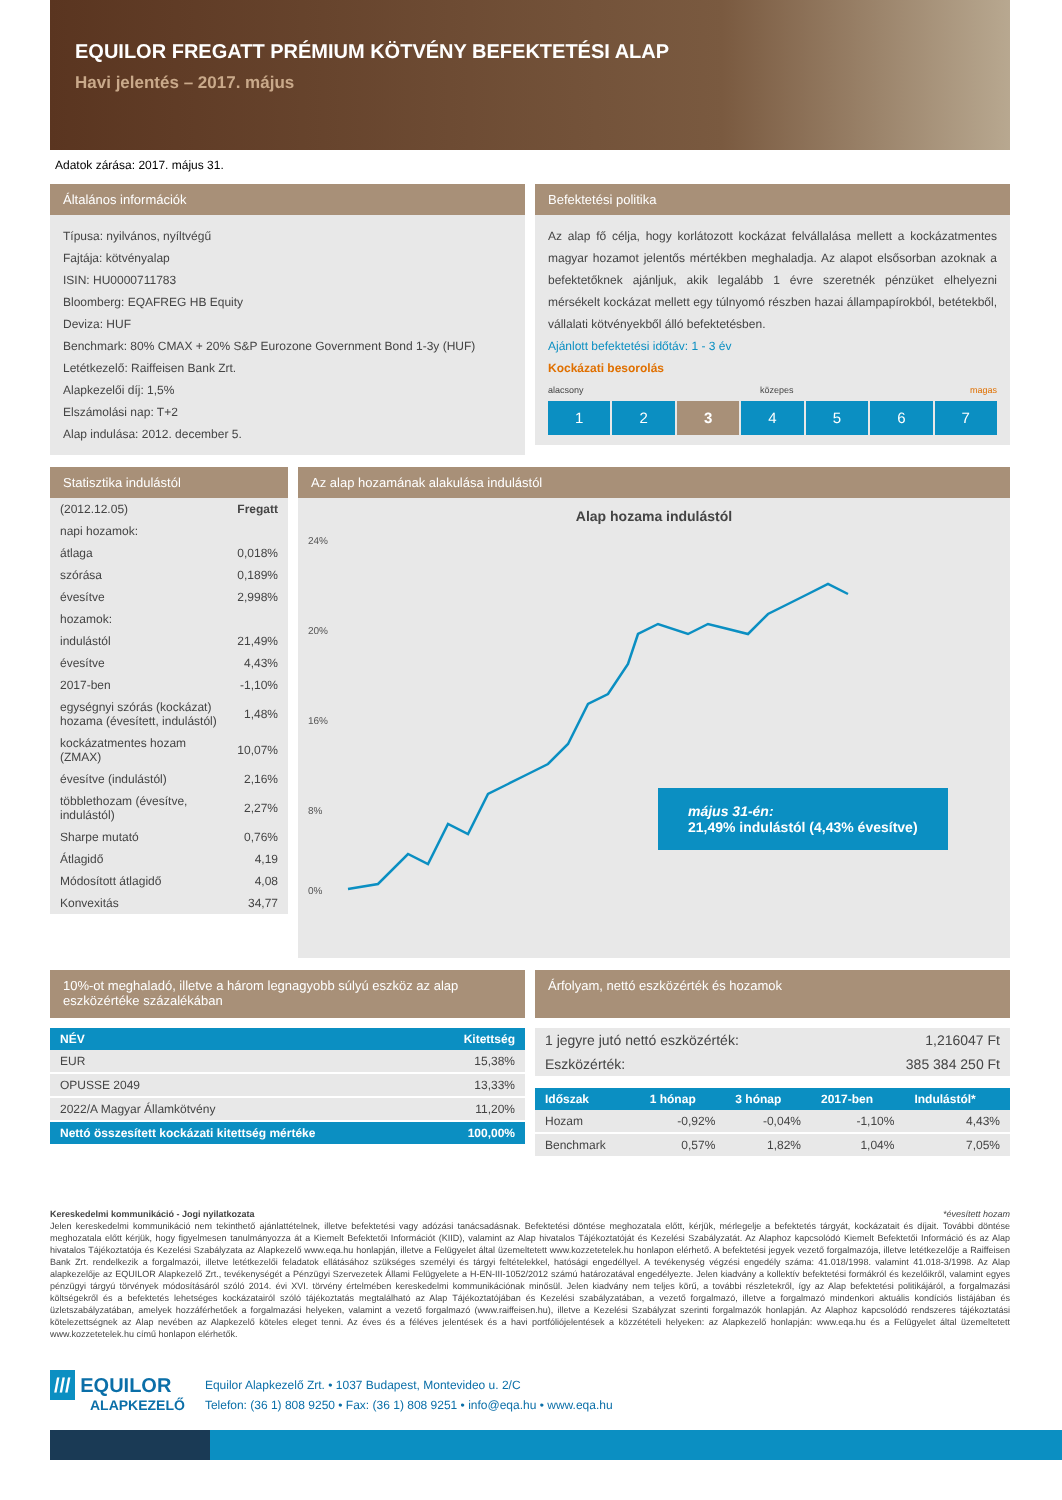EQUILOR FREGATT PRÉMIUM KÖTVÉNY BEFEKTETÉSI ALAP
Havi jelentés – 2017. május
Adatok zárása: 2017. május 31.
Általános információk
Típusa: nyilvános, nyíltvégű
Fajtája: kötvényalap
ISIN: HU0000711783
Bloomberg: EQAFREG HB Equity
Deviza: HUF
Benchmark: 80% CMAX + 20% S&P Eurozone Government Bond 1-3y (HUF)
Letétkezelő: Raiffeisen Bank Zrt.
Alapkezelői díj: 1,5%
Elszámolási nap: T+2
Alap indulása: 2012. december 5.
Befektetési politika
Az alap fő célja, hogy korlátozott kockázat felvállalása mellett a kockázatmentes magyar hozamot jelentős mértékben meghaladja. Az alapot elsősorban azoknak a befektetőknek ajánljuk, akik legalább 1 évre szeretnék pénzüket elhelyezni mérsékelt kockázat mellett egy túlnyomó részben hazai állampapírokból, betétekből, vállalati kötvényekből álló befektetésben.
Ajánlott befektetési időtáv: 1 - 3 év
Kockázati besorolás
alacsony közepes magas
1 2 3 4 5 6 7
Statisztika indulástól
| (2012.12.05) | Fregatt |
| napi hozamok: | |
| átlaga | 0,018% |
| szórása | 0,189% |
| évesítve | 2,998% |
| hozamok: | |
| indulástól | 21,49% |
| évesítve | 4,43% |
| 2017-ben | -1,10% |
| egységnyi szórás (kockázat) hozama (évesített, indulástól) | 1,48% |
| kockázatmentes hozam (ZMAX) | 10,07% |
| évesítve (indulástól) | 2,16% |
| többlethozam (évesítve, indulástól) | 2,27% |
| Sharpe mutató | 0,76% |
| Átlagidő | 4,19 |
| Módosított átlagidő | 4,08 |
| Konvexitás | 34,77 |
Az alap hozamának alakulása indulástól
Alap hozama indulástól
24%
20%
16%
8%
0%
május 31-én:
21,49% indulástól (4,43% évesítve)
10%-ot meghaladó, illetve a három legnagyobb súlyú eszköz az alap eszközértéke százalékában
| NÉV | Kitettség |
| --- | --- |
| EUR | 15,38% |
| OPUSSE 2049 | 13,33% |
| 2022/A Magyar Államkötvény | 11,20% |
| Nettó összesített kockázati kitettség mértéke | 100,00% |
Árfolyam, nettó eszközérték és hozamok
| 1 jegyre jutó nettó eszközérték: | 1,216047 Ft |
| Eszközérték: | 385 384 250 Ft |
| Időszak | 1 hónap | 3 hónap | 2017-ben | Indulástól* |
| --- | --- | --- | --- | --- |
| Hozam | -0,92% | -0,04% | -1,10% | 4,43% |
| Benchmark | 0,57% | 1,82% | 1,04% | 7,05% |
Kereskedelmi kommunikáció - Jogi nyilatkozata *évesített hozam
Jelen kereskedelmi kommunikáció nem tekinthető ajánlattételnek, illetve befektetési vagy adózási tanácsadásnak. Befektetési döntése meghozatala előtt, kérjük, mérlegelje a befektetés tárgyát, kockázatait és díjait. További döntése meghozatala előtt kérjük, hogy figyelmesen tanulmányozza át a Kiemelt Befektetői Információt (KIID), valamint az Alap hivatalos Tájékoztatóját és Kezelési Szabályzatát. Az Alaphoz kapcsolódó Kiemelt Befektetői Információ és az Alap hivatalos Tájékoztatója és Kezelési Szabályzata az Alapkezelő www.eqa.hu honlapján, illetve a Felügyelet által üzemeltetett www.kozzetetelek.hu honlapon elérhető. A befektetési jegyek vezető forgalmazója, illetve letétkezelője a Raiffeisen Bank Zrt. rendelkezik a forgalmazói, illetve letétkezelői feladatok ellátásához szükséges személyi és tárgyi feltételekkel, hatósági engedéllyel. A tevékenység végzési engedély száma: 41.018/1998. valamint 41.018-3/1998. Az Alap alapkezelője az EQUILOR Alapkezelő Zrt., tevékenységét a Pénzügyi Szervezetek Állami Felügyelete a H-EN-III-1052/2012 számú határozatával engedélyezte. Jelen kiadvány a kollektív befektetési formákról és kezelőikről, valamint egyes pénzügyi tárgyú törvények módosításáról szóló 2014. évi XVI. törvény értelmében kereskedelmi kommunikációnak minősül. Jelen kiadvány nem teljes körű, a további részletekről, így az Alap befektetési politikájáról, a forgalmazási költségekről és a befektetés lehetséges kockázatairól szóló tájékoztatás megtalálható az Alap Tájékoztatójában és Kezelési szabályzatában, a vezető forgalmazó, illetve a forgalmazó mindenkori aktuális kondíciós listájában és üzletszabályzatában, amelyek hozzáférhetőek a forgalmazási helyeken, valamint a vezető forgalmazó (www.raiffeisen.hu), illetve a Kezelési Szabályzat szerinti forgalmazók honlapján. Az Alaphoz kapcsolódó rendszeres tájékoztatási kötelezettségnek az Alap nevében az Alapkezelő köteles eleget tenni. Az éves és a féléves jelentések és a havi portfóliójelentések a közzétételi helyeken: az Alapkezelő honlapján: www.eqa.hu és a Felügyelet által üzemeltetett www.kozzetetelek.hu című honlapon elérhetők.
/// EQUILOR
ALAPKEZELŐ
Equilor Alapkezelő Zrt. • 1037 Budapest, Montevideo u. 2/C
Telefon: (36 1) 808 9250 • Fax: (36 1) 808 9251 • info@eqa.hu • www.eqa.hu